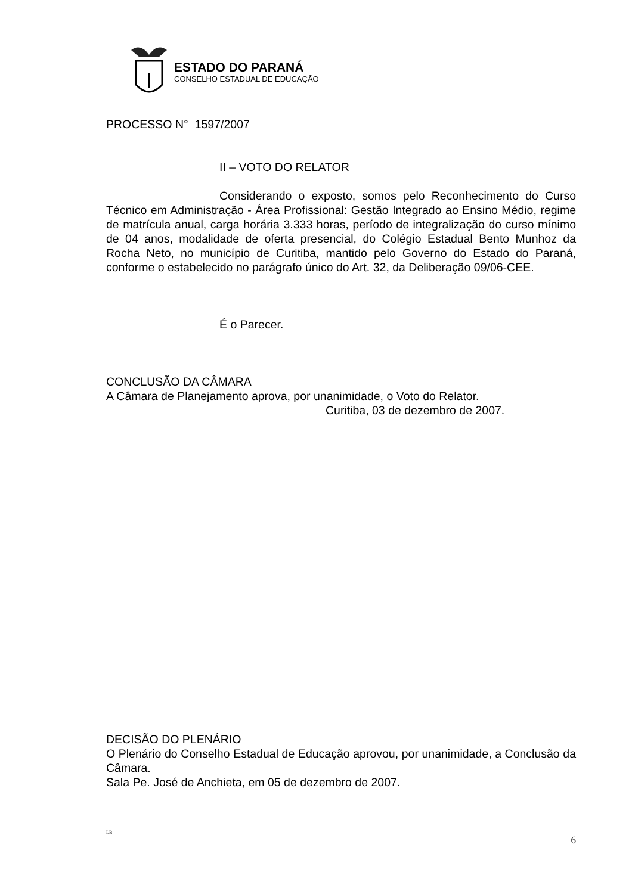ESTADO DO PARANÁ
CONSELHO ESTADUAL DE EDUCAÇÃO
PROCESSO N° 1597/2007
II – VOTO DO RELATOR
Considerando o exposto, somos pelo Reconhecimento do Curso Técnico em Administração - Área Profissional: Gestão Integrado ao Ensino Médio, regime de matrícula anual, carga horária 3.333 horas, período de integralização do curso mínimo de 04 anos, modalidade de oferta presencial, do Colégio Estadual Bento Munhoz da Rocha Neto, no município de Curitiba, mantido pelo Governo do Estado do Paraná, conforme o estabelecido no parágrafo único do Art. 32, da Deliberação 09/06-CEE.
É o Parecer.
CONCLUSÃO DA CÂMARA
A Câmara de Planejamento aprova, por unanimidade, o Voto do Relator.
Curitiba, 03 de dezembro de 2007.
DECISÃO DO PLENÁRIO
O Plenário do Conselho Estadual de Educação aprovou, por unanimidade, a Conclusão da Câmara.
Sala Pe. José de Anchieta, em 05 de dezembro de 2007.
LB 6